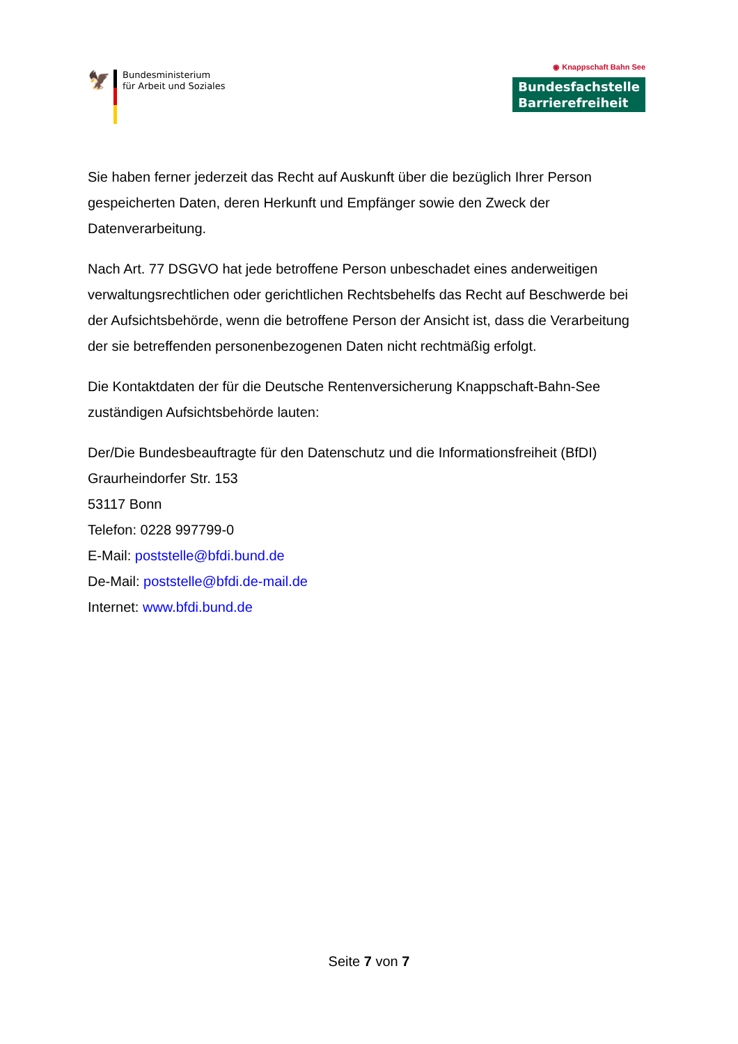🦅
Bundesministerium
für Arbeit und Soziales
◉ Knappschaft Bahn See
Bundesfachstelle
Barrierefreiheit
Sie haben ferner jederzeit das Recht auf Auskunft über die bezüglich Ihrer Person gespeicherten Daten, deren Herkunft und Empfänger sowie den Zweck der Datenverarbeitung.
Nach Art. 77 DSGVO hat jede betroffene Person unbeschadet eines anderweitigen verwaltungsrechtlichen oder gerichtlichen Rechtsbehelfs das Recht auf Beschwerde bei der Aufsichtsbehörde, wenn die betroffene Person der Ansicht ist, dass die Verarbeitung der sie betreffenden personenbezogenen Daten nicht rechtmäßig erfolgt.
Die Kontaktdaten der für die Deutsche Rentenversicherung Knappschaft-Bahn-See zuständigen Aufsichtsbehörde lauten:
Der/Die Bundesbeauftragte für den Datenschutz und die Informationsfreiheit (BfDI)
Graurheindorfer Str. 153
53117 Bonn
Telefon: 0228 997799-0
E-Mail: poststelle@bfdi.bund.de
De-Mail: poststelle@bfdi.de-mail.de
Internet: www.bfdi.bund.de
Seite 7 von 7